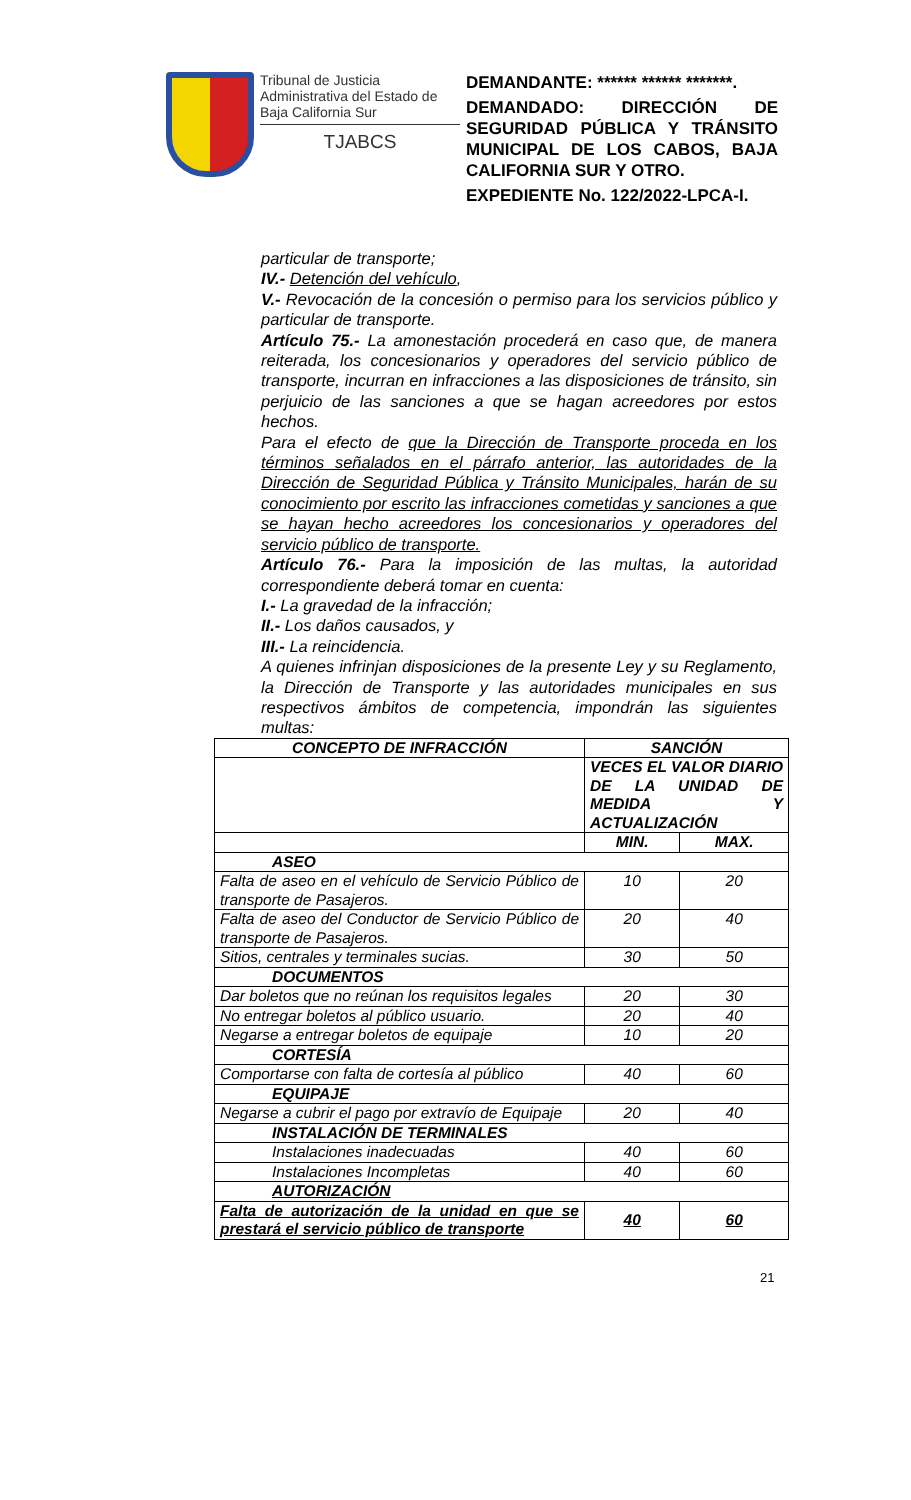Tribunal de Justicia Administrativa del Estado de Baja California Sur
TJABCS
DEMANDANTE: ****** ****** *******.
DEMANDADO: DIRECCIÓN DE SEGURIDAD PÚBLICA Y TRÁNSITO MUNICIPAL DE LOS CABOS, BAJA CALIFORNIA SUR Y OTRO.
EXPEDIENTE No. 122/2022-LPCA-I.
particular de transporte;
IV.- Detención del vehículo,
V.- Revocación de la concesión o permiso para los servicios público y particular de transporte.
Artículo 75.- La amonestación procederá en caso que, de manera reiterada, los concesionarios y operadores del servicio público de transporte, incurran en infracciones a las disposiciones de tránsito, sin perjuicio de las sanciones a que se hagan acreedores por estos hechos.
Para el efecto de que la Dirección de Transporte proceda en los términos señalados en el párrafo anterior, las autoridades de la Dirección de Seguridad Pública y Tránsito Municipales, harán de su conocimiento por escrito las infracciones cometidas y sanciones a que se hayan hecho acreedores los concesionarios y operadores del servicio público de transporte.
Artículo 76.- Para la imposición de las multas, la autoridad correspondiente deberá tomar en cuenta:
I.- La gravedad de la infracción;
II.- Los daños causados, y
III.- La reincidencia.
A quienes infrinjan disposiciones de la presente Ley y su Reglamento, la Dirección de Transporte y las autoridades municipales en sus respectivos ámbitos de competencia, impondrán las siguientes multas:
| CONCEPTO DE INFRACCIÓN | SANCIÓN | |
| --- | --- | --- |
| | VECES EL VALOR DIARIO DE LA UNIDAD DE MEDIDA Y ACTUALIZACIÓN | |
| | MIN. | MAX. |
| ASEO | | |
| Falta de aseo en el vehículo de Servicio Público de transporte de Pasajeros. | 10 | 20 |
| Falta de aseo del Conductor de Servicio Público de transporte de Pasajeros. | 20 | 40 |
| Sitios, centrales y terminales sucias. | 30 | 50 |
| DOCUMENTOS | | |
| Dar boletos que no reúnan los requisitos legales | 20 | 30 |
| No entregar boletos al público usuario. | 20 | 40 |
| Negarse a entregar boletos de equipaje | 10 | 20 |
| CORTESÍA | | |
| Comportarse con falta de cortesía al público | 40 | 60 |
| EQUIPAJE | | |
| Negarse a cubrir el pago por extravío de Equipaje | 20 | 40 |
| INSTALACIÓN DE TERMINALES | | |
| Instalaciones inadecuadas | 40 | 60 |
| Instalaciones Incompletas | 40 | 60 |
| AUTORIZACIÓN | | |
| Falta de autorización de la unidad en que se prestará el servicio público de transporte | 40 | 60 |
21